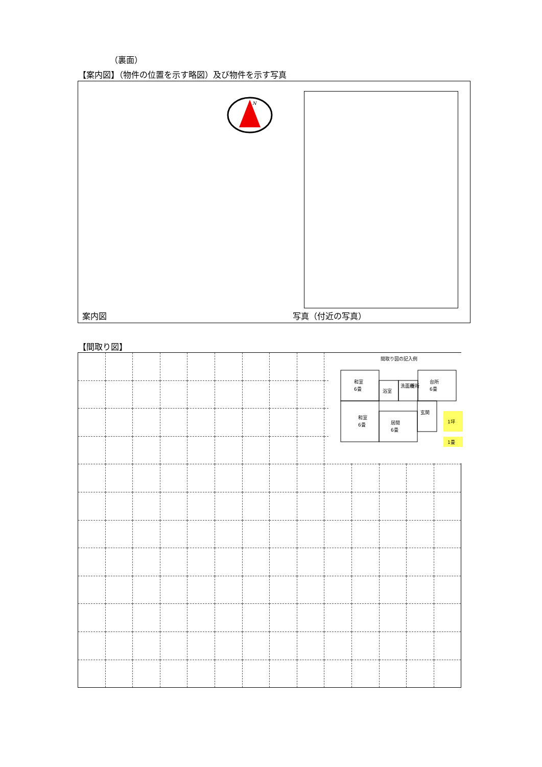（裏面）
【案内図】（物件の位置を示す略図）及び物件を示す写真
N
案内図 写真（付近の写真）
【間取り図】
間取り図の記入例
和室
6畳
浴室
洗面所
便所
台所
6畳
和室
6畳
居間
6畳
玄関
1坪
1畳